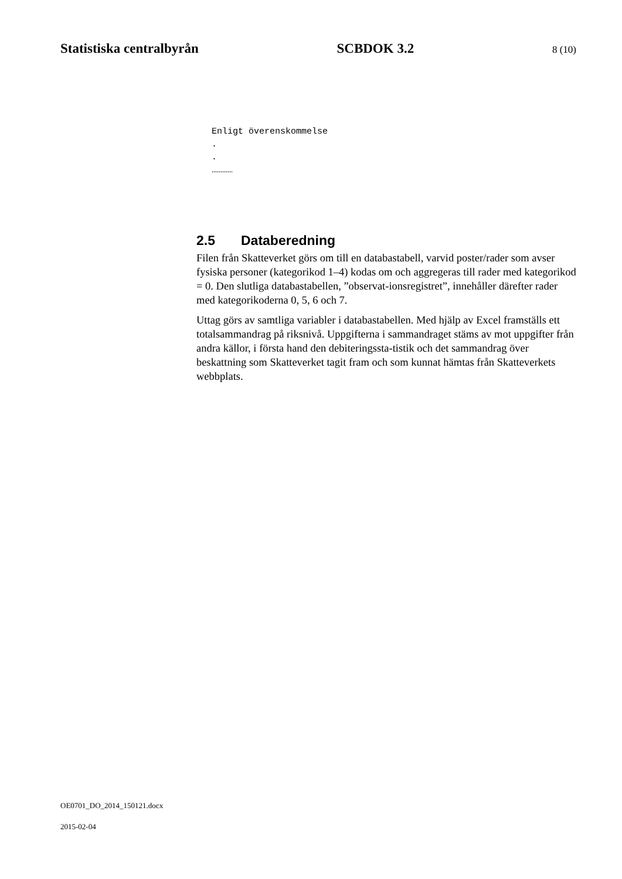Statistiska centralbyrån SCBDOK 3.2 8 (10)
Enligt överenskommelse
.
.
…………
2.5 Databeredning
Filen från Skatteverket görs om till en databastabell, varvid poster/rader som avser fysiska personer (kategorikod 1–4) kodas om och aggregeras till rader med kategorikod = 0. Den slutliga databastabellen, ”observat-ionsregistret”, innehåller därefter rader med kategorikoderna 0, 5, 6 och 7.
Uttag görs av samtliga variabler i databastabellen. Med hjälp av Excel framställs ett totalsammandrag på riksnivå. Uppgifterna i sammandraget stäms av mot uppgifter från andra källor, i första hand den debiteringssta-tistik och det sammandrag över beskattning som Skatteverket tagit fram och som kunnat hämtas från Skatteverkets webbplats.
OE0701_DO_2014_150121.docx
2015-02-04